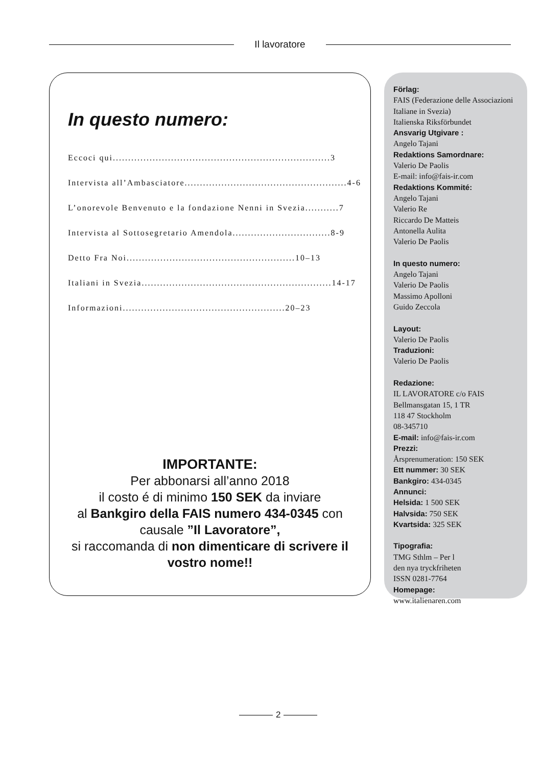Il lavoratore
In questo numero:
Eccoci qui.......................................................................3
Intervista all’Ambasciatore.....................................................4-6
L’onorevole Benvenuto e la fondazione Nenni in Svezia...........7
Intervista al Sottosegretario Amendola................................8-9
Detto Fra Noi.......................................................10–13
Italiani in Svezia..............................................................14-17
Informazioni.....................................................20–23
IMPORTANTE:
Per abbonarsi all’anno 2018
il costo é di minimo 150 SEK da inviare
al Bankgiro della FAIS numero 434-0345 con causale ”Il Lavoratore”,
si raccomanda di non dimenticare di scrivere il vostro nome!!
Förlag:
FAIS (Federazione delle Associazioni Italiane in Svezia)
Italienska Riksförbundet
Ansvarig Utgivare :
Angelo Tajani
Redaktions Samordnare:
Valerio De Paolis
E-mail: info@fais-ir.com
Redaktions Kommité:
Angelo Tajani
Valerio Re
Riccardo De Matteis
Antonella Aulita
Valerio De Paolis
In questo numero:
Angelo Tajani
Valerio De Paolis
Massimo Apolloni
Guido Zeccola
Layout:
Valerio De Paolis
Traduzioni:
Valerio De Paolis
Redazione:
IL LAVORATORE c/o FAIS
Bellmansgatan 15, 1 TR
118 47 Stockholm
08-345710
E-mail: info@fais-ir.com
Prezzi:
Årsprenumeration: 150 SEK
Ett nummer: 30 SEK
Bankgiro: 434-0345
Annunci:
Helsida: 1 500 SEK
Halvsida: 750 SEK
Kvartsida: 325 SEK
Tipografia:
TMG Sthlm – Per l
den nya tryckfriheten
ISSN 0281-7764
Homepage:
www.italienaren.com
2